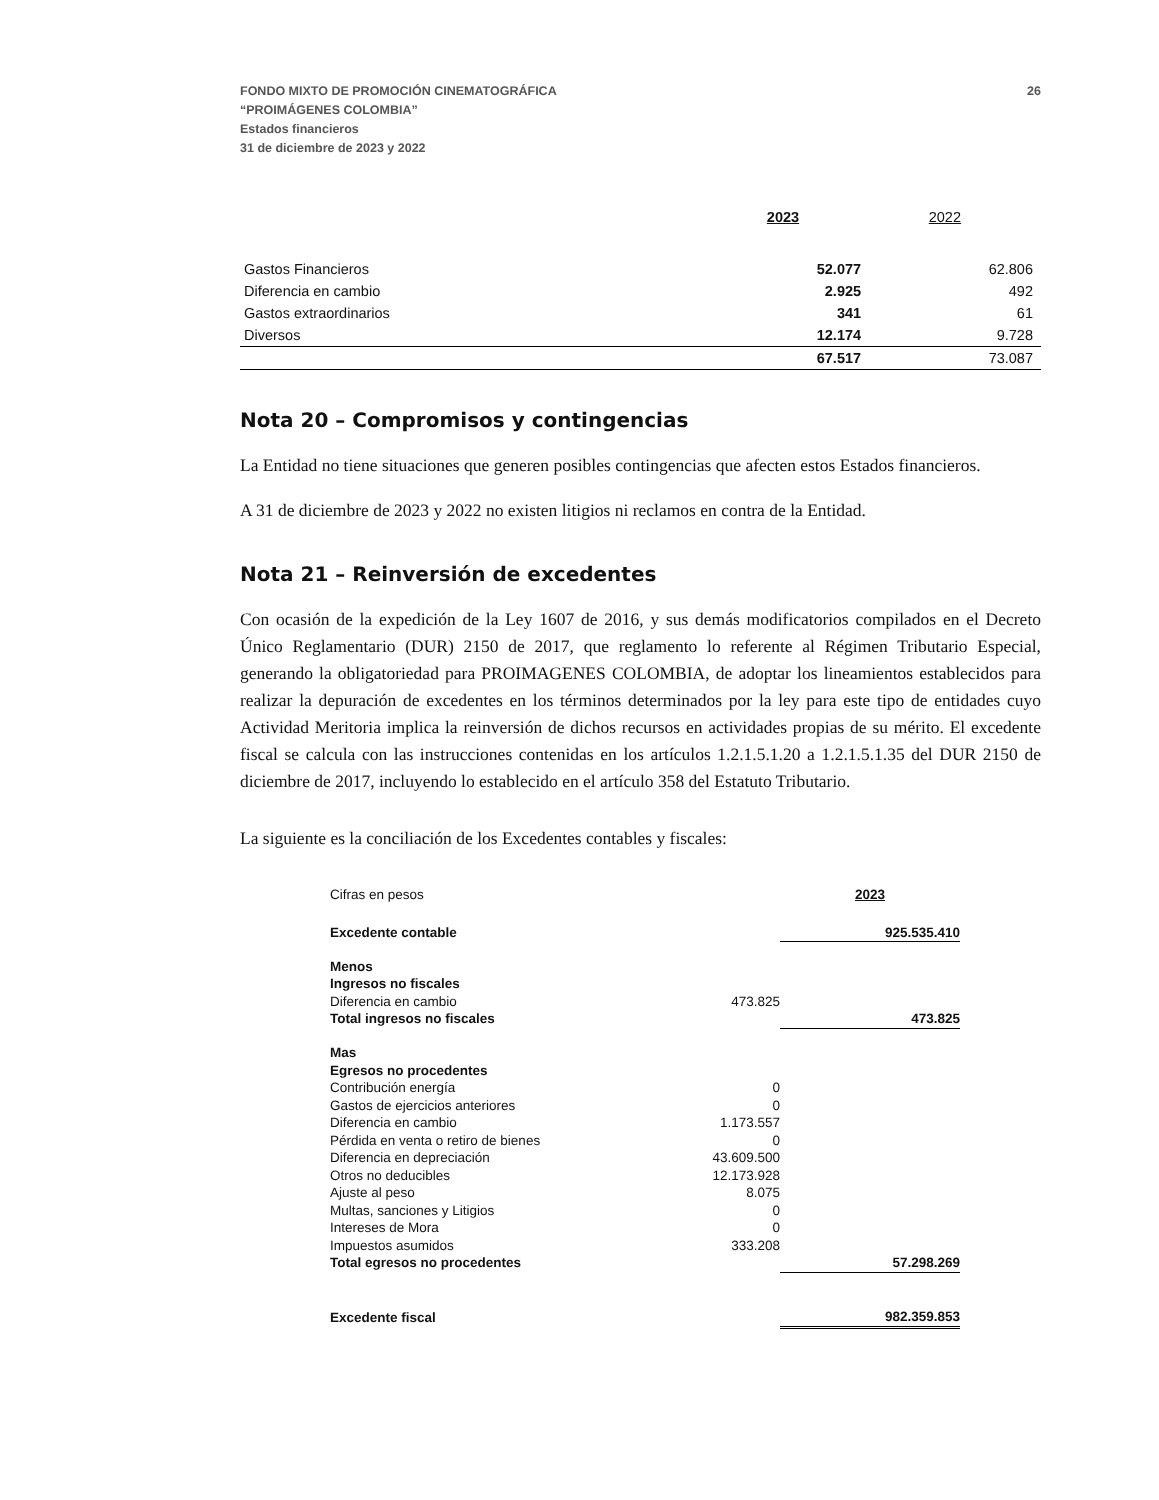FONDO MIXTO DE PROMOCIÓN CINEMATOGRÁFICA
“PROIMÁGENES COLOMBIA”
Estados financieros
31 de diciembre de 2023 y 2022
26
| | 2023 | 2022 |
| Gastos Financieros | 52.077 | 62.806 |
| Diferencia en cambio | 2.925 | 492 |
| Gastos extraordinarios | 341 | 61 |
| Diversos | 12.174 | 9.728 |
| | 67.517 | 73.087 |
Nota 20 – Compromisos y contingencias
La Entidad no tiene situaciones que generen posibles contingencias que afecten estos Estados financieros.
A 31 de diciembre de 2023 y 2022 no existen litigios ni reclamos en contra de la Entidad.
Nota 21 – Reinversión de excedentes
Con ocasión de la expedición de la Ley 1607 de 2016, y sus demás modificatorios compilados en el Decreto Único Reglamentario (DUR) 2150 de 2017, que reglamento lo referente al Régimen Tributario Especial, generando la obligatoriedad para PROIMAGENES COLOMBIA, de adoptar los lineamientos establecidos para realizar la depuración de excedentes en los términos determinados por la ley para este tipo de entidades cuyo Actividad Meritoria implica la reinversión de dichos recursos en actividades propias de su mérito. El excedente fiscal se calcula con las instrucciones contenidas en los artículos 1.2.1.5.1.20 a 1.2.1.5.1.35 del DUR 2150 de diciembre de 2017, incluyendo lo establecido en el artículo 358 del Estatuto Tributario.
La siguiente es la conciliación de los Excedentes contables y fiscales:
| Cifras en pesos | | 2023 |
| Excedente contable | | 925.535.410 |
| Menos | | |
| Ingresos no fiscales | | |
| Diferencia en cambio | 473.825 | |
| Total ingresos no fiscales | | 473.825 |
| Mas | | |
| Egresos no procedentes | | |
| Contribución energía | 0 | |
| Gastos de ejercicios anteriores | 0 | |
| Diferencia en cambio | 1.173.557 | |
| Pérdida en venta o retiro de bienes | 0 | |
| Diferencia en depreciación | 43.609.500 | |
| Otros no deducibles | 12.173.928 | |
| Ajuste al peso | 8.075 | |
| Multas, sanciones y Litigios | 0 | |
| Intereses de Mora | 0 | |
| Impuestos asumidos | 333.208 | |
| Total egresos no procedentes | | 57.298.269 |
| Excedente fiscal | | 982.359.853 |